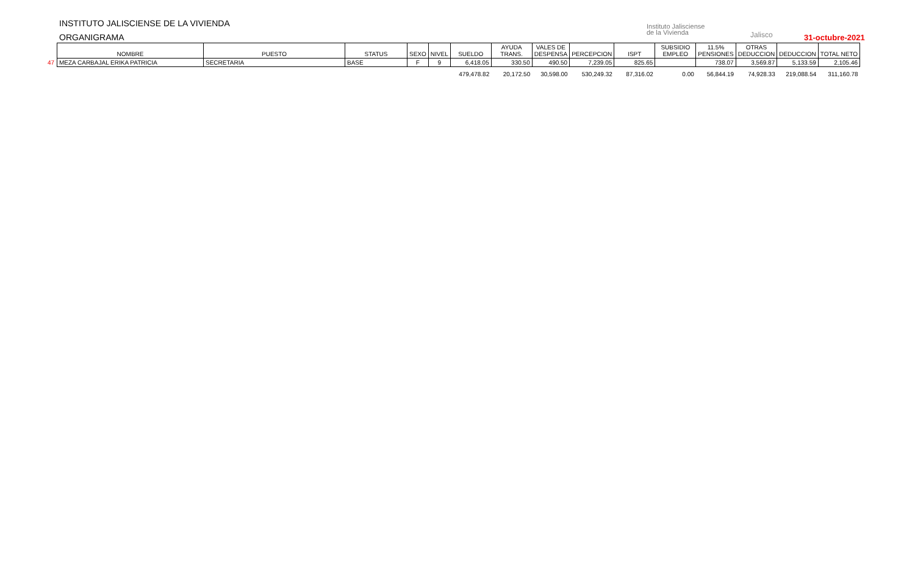INSTITUTO JALISCIENSE DE LA VIVIENDA
ORGANIGRAMA
Instituto Jalisciense
de la Vivienda
Jalisco 31-octubre-2021
| | NOMBRE | PUESTO | STATUS | SEXO | NIVEL | SUELDO | AYUDA TRANS. | VALES DE DESPENSA | PERCEPCION | ISPT | SUBSIDIO EMPLEO | 11.5% PENSIONES | OTRAS DEDUCCION | DEDUCCION | TOTAL NETO |
| --- | --- | --- | --- | --- | --- | --- | --- | --- | --- | --- | --- | --- | --- | --- | --- |
| 47 | MEZA CARBAJAL ERIKA PATRICIA | SECRETARIA | BASE | F | 9 | 6,418.05 | 330.50 | 490.50 | 7,239.05 | 825.65 | | 738.07 | 3,569.87 | 5,133.59 | 2,105.46 |
| | | | | | | 479,478.82 | 20,172.50 | 30,598.00 | 530,249.32 | 87,316.02 | 0.00 | 56,844.19 | 74,928.33 | 219,088.54 | 311,160.78 |